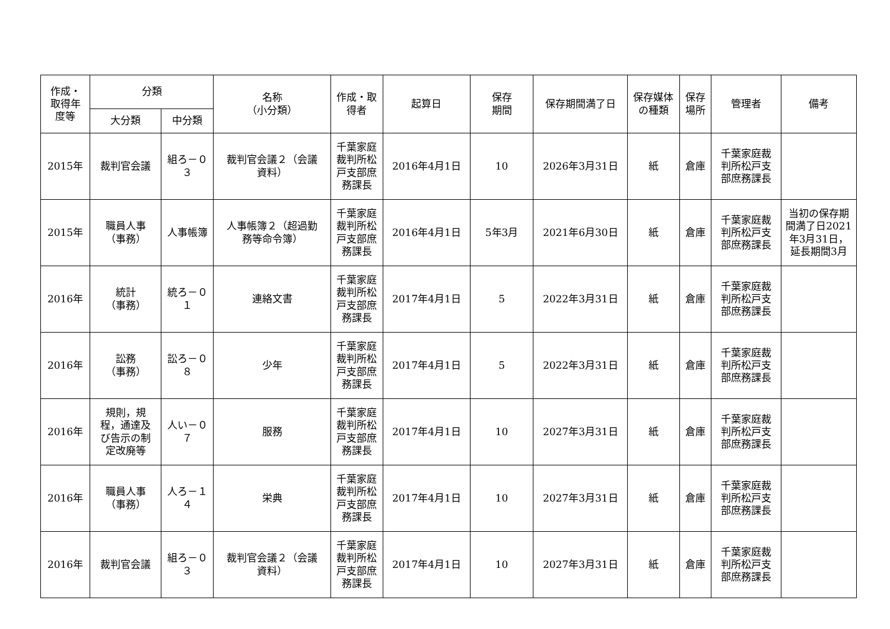| 作成・ 取得年 度等 | 分類 | | 名称 （小分類） | 作成・取 得者 | 起算日 | 保存 期間 | 保存期間満了日 | 保存媒体 の種類 | 保存 場所 | 管理者 | 備考 |
| --- | --- | --- | --- | --- | --- | --- | --- | --- | --- | --- | --- |
| | 大分類 | 中分類 | | | | | | | | | |
| 2015年 | 裁判官会議 | 組ろ－０ ３ | 裁判官会議２（会議 資料） | 千葉家庭 裁判所松 戸支部庶 務課長 | 2016年4月1日 | 10 | 2026年3月31日 | 紙 | 倉庫 | 千葉家庭裁 判所松戸支 部庶務課長 | |
| 2015年 | 職員人事 （事務） | 人事帳簿 | 人事帳簿２（超過勤 務等命令簿） | 千葉家庭 裁判所松 戸支部庶 務課長 | 2016年4月1日 | 5年3月 | 2021年6月30日 | 紙 | 倉庫 | 千葉家庭裁 判所松戸支 部庶務課長 | 当初の保存期 間満了日2021 年3月31日， 延長期間3月 |
| 2016年 | 統計 （事務） | 統ろ－０ １ | 連絡文書 | 千葉家庭 裁判所松 戸支部庶 務課長 | 2017年4月1日 | 5 | 2022年3月31日 | 紙 | 倉庫 | 千葉家庭裁 判所松戸支 部庶務課長 | |
| 2016年 | 訟務 （事務） | 訟ろ－０ ８ | 少年 | 千葉家庭 裁判所松 戸支部庶 務課長 | 2017年4月1日 | 5 | 2022年3月31日 | 紙 | 倉庫 | 千葉家庭裁 判所松戸支 部庶務課長 | |
| 2016年 | 規則，規 程，通達及 び告示の制 定改廃等 | 人い－０ ７ | 服務 | 千葉家庭 裁判所松 戸支部庶 務課長 | 2017年4月1日 | 10 | 2027年3月31日 | 紙 | 倉庫 | 千葉家庭裁 判所松戸支 部庶務課長 | |
| 2016年 | 職員人事 （事務） | 人ろ－１ ４ | 栄典 | 千葉家庭 裁判所松 戸支部庶 務課長 | 2017年4月1日 | 10 | 2027年3月31日 | 紙 | 倉庫 | 千葉家庭裁 判所松戸支 部庶務課長 | |
| 2016年 | 裁判官会議 | 組ろ－０ ３ | 裁判官会議２（会議 資料） | 千葉家庭 裁判所松 戸支部庶 務課長 | 2017年4月1日 | 10 | 2027年3月31日 | 紙 | 倉庫 | 千葉家庭裁 判所松戸支 部庶務課長 | |